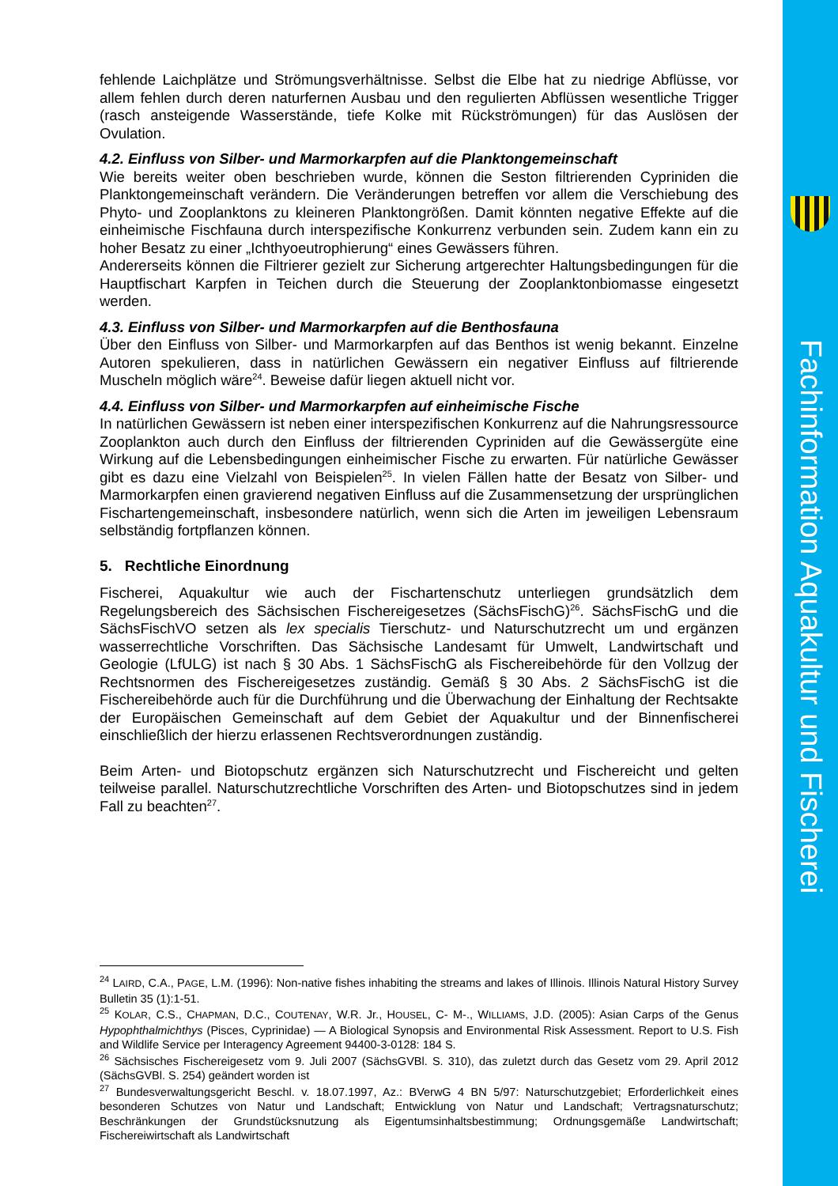Fachinformation Aquakultur und Fischerei
fehlende Laichplätze und Strömungsverhältnisse. Selbst die Elbe hat zu niedrige Abflüsse, vor allem fehlen durch deren naturfernen Ausbau und den regulierten Abflüssen wesentliche Trigger (rasch ansteigende Wasserstände, tiefe Kolke mit Rückströmungen) für das Auslösen der Ovulation.
4.2. Einfluss von Silber- und Marmorkarpfen auf die Planktongemeinschaft
Wie bereits weiter oben beschrieben wurde, können die Seston filtrierenden Cypriniden die Planktongemeinschaft verändern. Die Veränderungen betreffen vor allem die Verschiebung des Phyto- und Zooplanktons zu kleineren Planktongrößen. Damit könnten negative Effekte auf die einheimische Fischfauna durch interspezifische Konkurrenz verbunden sein. Zudem kann ein zu hoher Besatz zu einer „Ichthyoeutrophierung“ eines Gewässers führen.
Andererseits können die Filtrierer gezielt zur Sicherung artgerechter Haltungsbedingungen für die Hauptfischart Karpfen in Teichen durch die Steuerung der Zooplanktonbiomasse eingesetzt werden.
4.3. Einfluss von Silber- und Marmorkarpfen auf die Benthosfauna
Über den Einfluss von Silber- und Marmorkarpfen auf das Benthos ist wenig bekannt. Einzelne Autoren spekulieren, dass in natürlichen Gewässern ein negativer Einfluss auf filtrierende Muscheln möglich wäre<sup>24</sup>. Beweise dafür liegen aktuell nicht vor.
4.4. Einfluss von Silber- und Marmorkarpfen auf einheimische Fische
In natürlichen Gewässern ist neben einer interspezifischen Konkurrenz auf die Nahrungsressource Zooplankton auch durch den Einfluss der filtrierenden Cypriniden auf die Gewässergüte eine Wirkung auf die Lebensbedingungen einheimischer Fische zu erwarten. Für natürliche Gewässer gibt es dazu eine Vielzahl von Beispielen<sup>25</sup>. In vielen Fällen hatte der Besatz von Silber- und Marmorkarpfen einen gravierend negativen Einfluss auf die Zusammensetzung der ursprünglichen Fischartengemeinschaft, insbesondere natürlich, wenn sich die Arten im jeweiligen Lebensraum selbständig fortpflanzen können.
5. Rechtliche Einordnung
Fischerei, Aquakultur wie auch der Fischartenschutz unterliegen grundsätzlich dem Regelungsbereich des Sächsischen Fischereigesetzes (SächsFischG)<sup>26</sup>. SächsFischG und die SächsFischVO setzen als lex specialis Tierschutz- und Naturschutzrecht um und ergänzen wasserrechtliche Vorschriften. Das Sächsische Landesamt für Umwelt, Landwirtschaft und Geologie (LfULG) ist nach § 30 Abs. 1 SächsFischG als Fischereibehörde für den Vollzug der Rechtsnormen des Fischereigesetzes zuständig. Gemäß § 30 Abs. 2 SächsFischG ist die Fischereibehörde auch für die Durchführung und die Überwachung der Einhaltung der Rechtsakte der Europäischen Gemeinschaft auf dem Gebiet der Aquakultur und der Binnenfischerei einschließlich der hierzu erlassenen Rechtsverordnungen zuständig.
Beim Arten- und Biotopschutz ergänzen sich Naturschutzrecht und Fischereicht und gelten teilweise parallel. Naturschutzrechtliche Vorschriften des Arten- und Biotopschutzes sind in jedem Fall zu beachten<sup>27</sup>.
<sup>24</sup> LAIRD, C.A., PAGE, L.M. (1996): Non-native fishes inhabiting the streams and lakes of Illinois. Illinois Natural History Survey Bulletin 35 (1):1-51.
<sup>25</sup> KOLAR, C.S., CHAPMAN, D.C., COUTENAY, W.R. Jr., HOUSEL, C- M-., WILLIAMS, J.D. (2005): Asian Carps of the Genus Hypophthalmichthys (Pisces, Cyprinidae) — A Biological Synopsis and Environmental Risk Assessment. Report to U.S. Fish and Wildlife Service per Interagency Agreement 94400-3-0128: 184 S.
<sup>26</sup> Sächsisches Fischereigesetz vom 9. Juli 2007 (SächsGVBl. S. 310), das zuletzt durch das Gesetz vom 29. April 2012 (SächsGVBl. S. 254) geändert worden ist
<sup>27</sup> Bundesverwaltungsgericht Beschl. v. 18.07.1997, Az.: BVerwG 4 BN 5/97: Naturschutzgebiet; Erforderlichkeit eines besonderen Schutzes von Natur und Landschaft; Entwicklung von Natur und Landschaft; Vertragsnaturschutz; Beschränkungen der Grundstücksnutzung als Eigentumsinhaltsbestimmung; Ordnungsgemäße Landwirtschaft; Fischereiwirtschaft als Landwirtschaft